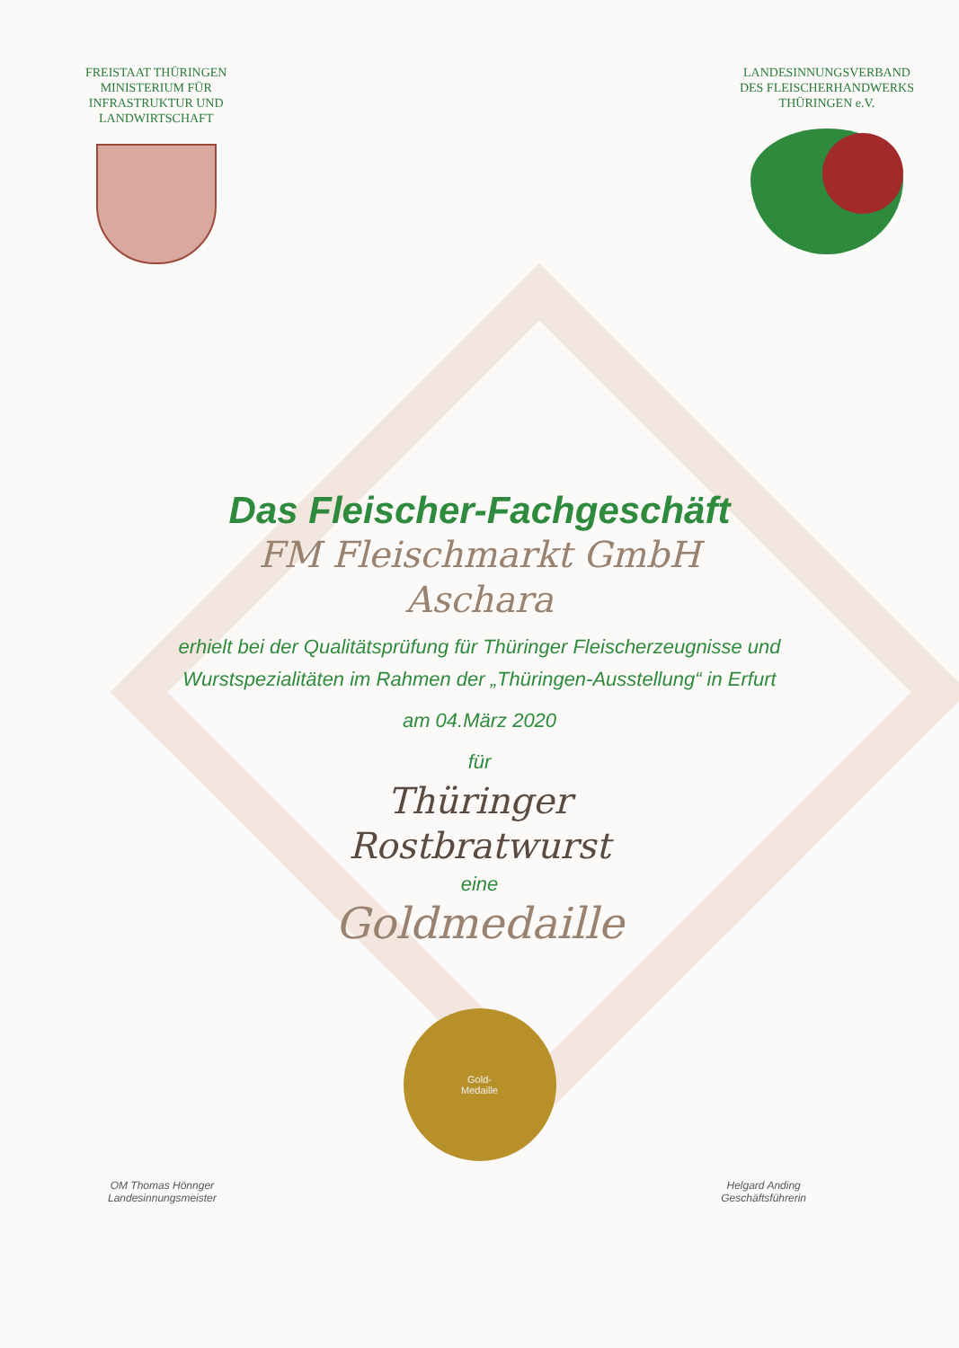FREISTAAT THÜRINGEN
MINISTERIUM FÜR
INFRASTRUKTUR UND
LANDWIRTSCHAFT
LANDESINNUNGSVERBAND
DES FLEISCHERHANDWERKS
THÜRINGEN e.V.
Das Fleischer-Fachgeschäft
FM Fleischmarkt GmbH
Aschara
erhielt bei der Qualitätsprüfung für Thüringer Fleischerzeugnisse und
Wurstspezialitäten im Rahmen der „Thüringen-Ausstellung“ in Erfurt
am 04.März 2020
für
Thüringer
Rostbratwurst
eine
Goldmedaille
Gold-
Medaille
OM Thomas Hönnger
Landesinnungsmeister
Helgard Anding
Geschäftsführerin